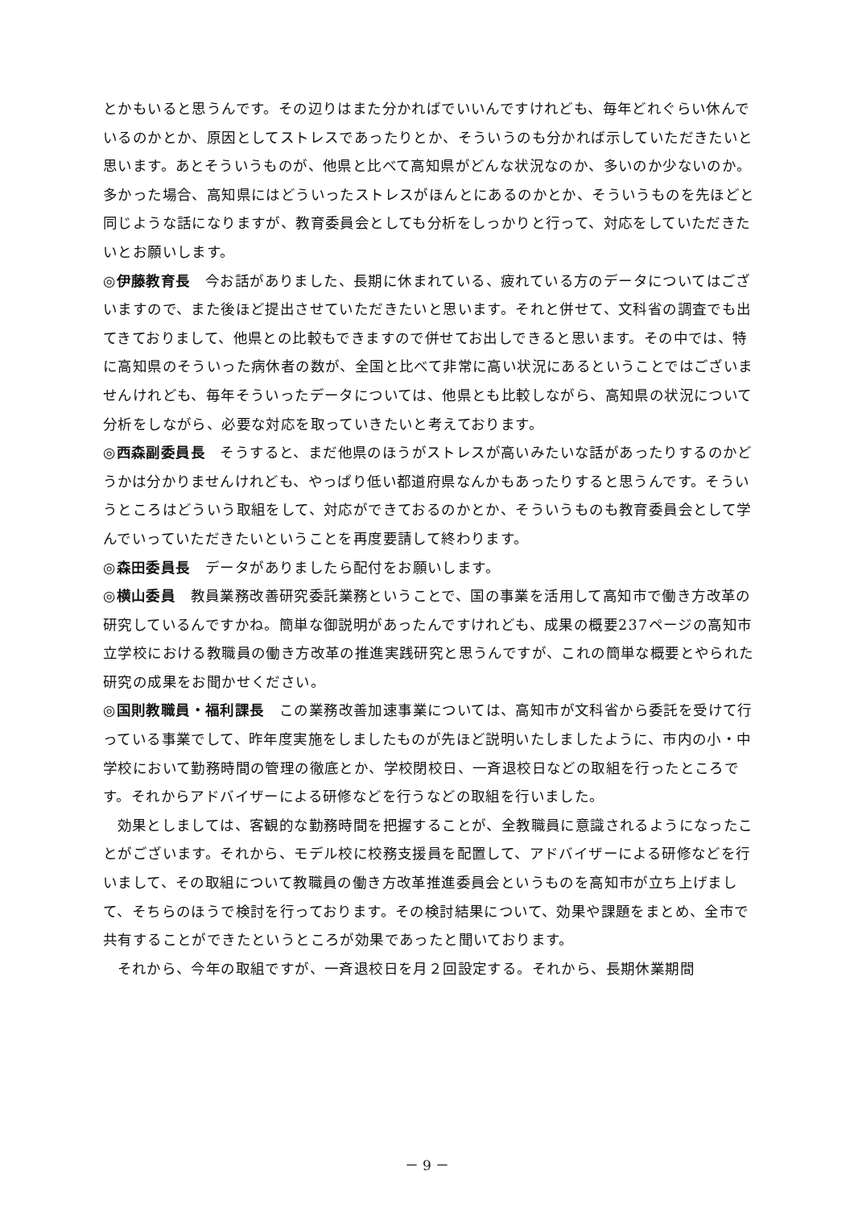とかもいると思うんです。その辺りはまた分かればでいいんですけれども、毎年どれぐらい休んでいるのかとか、原因としてストレスであったりとか、そういうのも分かれば示していただきたいと思います。あとそういうものが、他県と比べて高知県がどんな状況なのか、多いのか少ないのか。多かった場合、高知県にはどういったストレスがほんとにあるのかとか、そういうものを先ほどと同じような話になりますが、教育委員会としても分析をしっかりと行って、対応をしていただきたいとお願いします。
◎伊藤教育長　今お話がありました、長期に休まれている、疲れている方のデータについてはございますので、また後ほど提出させていただきたいと思います。それと併せて、文科省の調査でも出てきておりまして、他県との比較もできますので併せてお出しできると思います。その中では、特に高知県のそういった病休者の数が、全国と比べて非常に高い状況にあるということではございませんけれども、毎年そういったデータについては、他県とも比較しながら、高知県の状況について分析をしながら、必要な対応を取っていきたいと考えております。
◎西森副委員長　そうすると、まだ他県のほうがストレスが高いみたいな話があったりするのかどうかは分かりませんけれども、やっぱり低い都道府県なんかもあったりすると思うんです。そういうところはどういう取組をして、対応ができておるのかとか、そういうものも教育委員会として学んでいっていただきたいということを再度要請して終わります。
◎森田委員長　データがありましたら配付をお願いします。
◎横山委員　教員業務改善研究委託業務ということで、国の事業を活用して高知市で働き方改革の研究しているんですかね。簡単な御説明があったんですけれども、成果の概要237ページの高知市立学校における教職員の働き方改革の推進実践研究と思うんですが、これの簡単な概要とやられた研究の成果をお聞かせください。
◎国則教職員・福利課長　この業務改善加速事業については、高知市が文科省から委託を受けて行っている事業でして、昨年度実施をしましたものが先ほど説明いたしましたように、市内の小・中学校において勤務時間の管理の徹底とか、学校閉校日、一斉退校日などの取組を行ったところです。それからアドバイザーによる研修などを行うなどの取組を行いました。
効果としましては、客観的な勤務時間を把握することが、全教職員に意識されるようになったことがございます。それから、モデル校に校務支援員を配置して、アドバイザーによる研修などを行いまして、その取組について教職員の働き方改革推進委員会というものを高知市が立ち上げまして、そちらのほうで検討を行っております。その検討結果について、効果や課題をまとめ、全市で共有することができたというところが効果であったと聞いております。
それから、今年の取組ですが、一斉退校日を月２回設定する。それから、長期休業期間
－ 9 －